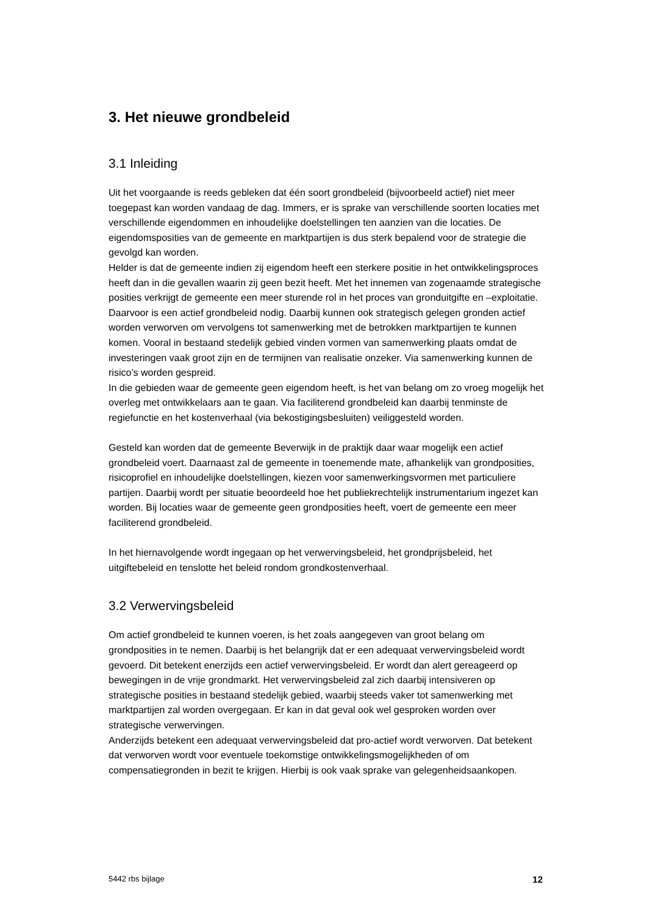3. Het nieuwe grondbeleid
3.1 Inleiding
Uit het voorgaande is reeds gebleken dat één soort grondbeleid (bijvoorbeeld actief) niet meer toegepast kan worden vandaag de dag. Immers, er is sprake van verschillende soorten locaties met verschillende eigendommen en inhoudelijke doelstellingen ten aanzien van die locaties. De eigendomsposities van de gemeente en marktpartijen is dus sterk bepalend voor de strategie die gevolgd kan worden.
Helder is dat de gemeente indien zij eigendom heeft een sterkere positie in het ontwikkelingsproces heeft dan in die gevallen waarin zij geen bezit heeft. Met het innemen van zogenaamde strategische posities verkrijgt de gemeente een meer sturende rol in het proces van gronduitgifte en –exploitatie. Daarvoor is een actief grondbeleid nodig. Daarbij kunnen ook strategisch gelegen gronden actief worden verworven om vervolgens tot samenwerking met de betrokken marktpartijen te kunnen komen. Vooral in bestaand stedelijk gebied vinden vormen van samenwerking plaats omdat de investeringen vaak groot zijn en de termijnen van realisatie onzeker. Via samenwerking kunnen de risico’s worden gespreid.
In die gebieden waar de gemeente geen eigendom heeft, is het van belang om zo vroeg mogelijk het overleg met ontwikkelaars aan te gaan. Via faciliterend grondbeleid kan daarbij tenminste de regiefunctie en het kostenverhaal (via bekostigingsbesluiten) veiliggesteld worden.
Gesteld kan worden dat de gemeente Beverwijk in de praktijk daar waar mogelijk een actief grondbeleid voert. Daarnaast zal de gemeente in toenemende mate, afhankelijk van grondposities, risicoprofiel en inhoudelijke doelstellingen, kiezen voor samenwerkingsvormen met particuliere partijen. Daarbij wordt per situatie beoordeeld hoe het publiekrechtelijk instrumentarium ingezet kan worden. Bij locaties waar de gemeente geen grondposities heeft, voert de gemeente een meer faciliterend grondbeleid.
In het hiernavolgende wordt ingegaan op het verwervingsbeleid, het grondprijsbeleid, het uitgiftebeleid en tenslotte het beleid rondom grondkostenverhaal.
3.2 Verwervingsbeleid
Om actief grondbeleid te kunnen voeren, is het zoals aangegeven van groot belang om grondposities in te nemen. Daarbij is het belangrijk dat er een adequaat verwervingsbeleid wordt gevoerd. Dit betekent enerzijds een actief verwervingsbeleid. Er wordt dan alert gereageerd op bewegingen in de vrije grondmarkt. Het verwervingsbeleid zal zich daarbij intensiveren op strategische posities in bestaand stedelijk gebied, waarbij steeds vaker tot samenwerking met marktpartijen zal worden overgegaan. Er kan in dat geval ook wel gesproken worden over strategische verwervingen.
Anderzijds betekent een adequaat verwervingsbeleid dat pro-actief wordt verworven. Dat betekent dat verworven wordt voor eventuele toekomstige ontwikkelingsmogelijkheden of om compensatiegronden in bezit te krijgen. Hierbij is ook vaak sprake van gelegenheidsaankopen.
5442 rbs bijlage 12